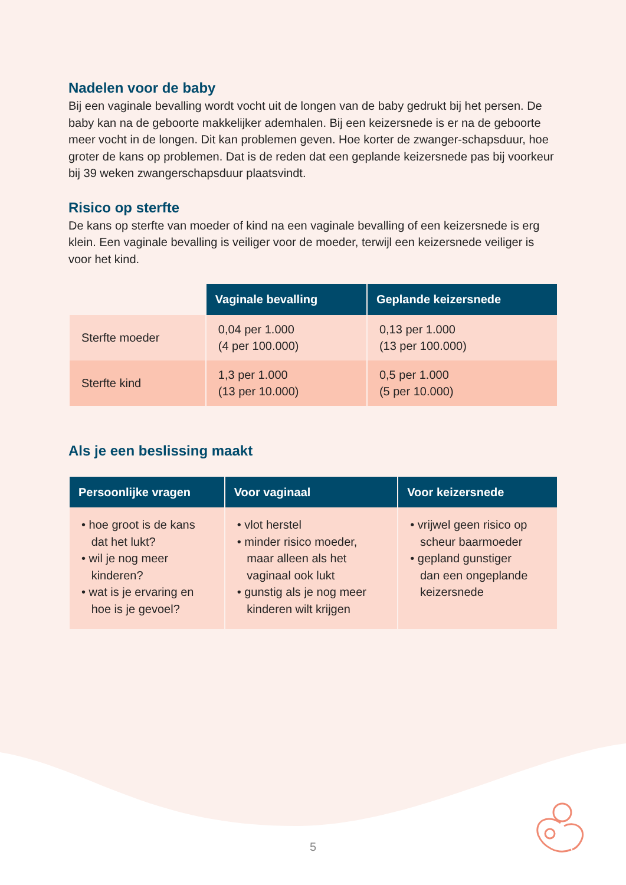Nadelen voor de baby
Bij een vaginale bevalling wordt vocht uit de longen van de baby gedrukt bij het persen. De baby kan na de geboorte makkelijker ademhalen. Bij een keizersnede is er na de geboorte meer vocht in de longen. Dit kan problemen geven. Hoe korter de zwanger-schapsduur, hoe groter de kans op problemen. Dat is de reden dat een geplande keizersnede pas bij voorkeur bij 39 weken zwangerschapsduur plaatsvindt.
Risico op sterfte
De kans op sterfte van moeder of kind na een vaginale bevalling of een keizersnede is erg klein. Een vaginale bevalling is veiliger voor de moeder, terwijl een keizersnede veiliger is voor het kind.
| | Vaginale bevalling | Geplande keizersnede |
| --- | --- | --- |
| Sterfte moeder | 0,04 per 1.000 (4 per 100.000) | 0,13 per 1.000 (13 per 100.000) |
| Sterfte kind | 1,3 per 1.000 (13 per 10.000) | 0,5 per 1.000 (5 per 10.000) |
Als je een beslissing maakt
| Persoonlijke vragen | Voor vaginaal | Voor keizersnede |
| --- | --- | --- |
| • hoe groot is de kans dat het lukt? • wil je nog meer kinderen? • wat is je ervaring en hoe is je gevoel? | • vlot herstel • minder risico moeder, maar alleen als het vaginaal ook lukt • gunstig als je nog meer kinderen wilt krijgen | • vrijwel geen risico op scheur baarmoeder • gepland gunstiger dan een ongeplande keizersnede |
5